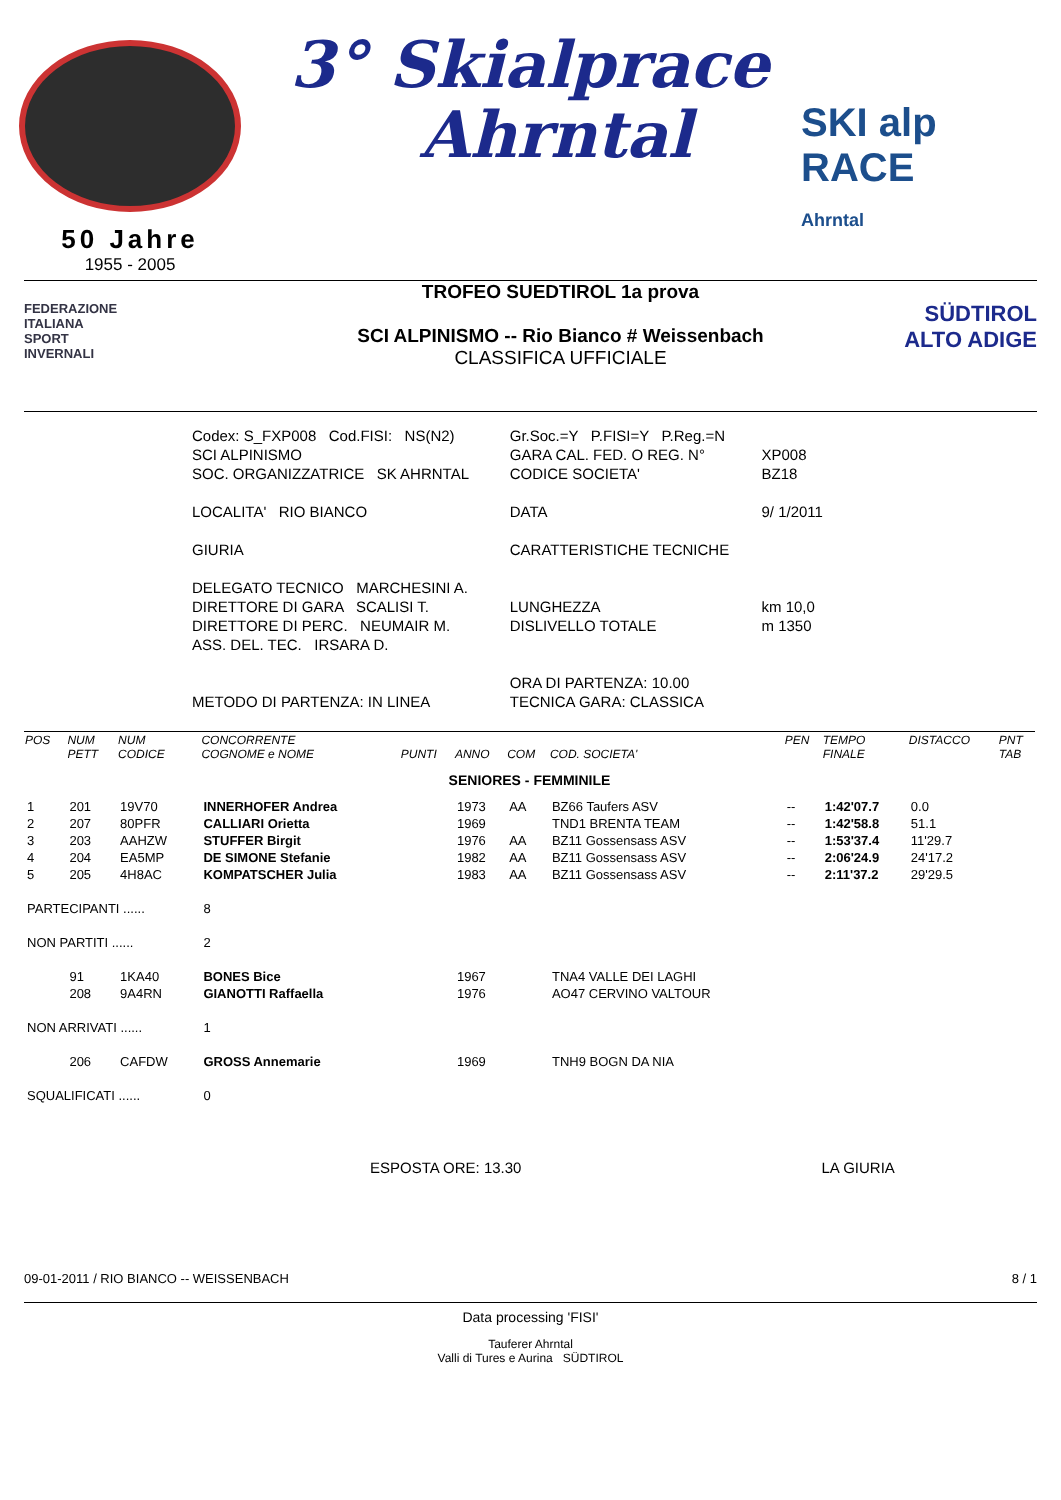50 Jahre
1955 - 2005
3° Skialprace
Ahrntal
SKI alp RACE
Ahrntal
FEDERAZIONE
ITALIANA
SPORT
INVERNALI
TROFEO SUEDTIROL 1a prova
SCI ALPINISMO -- Rio Bianco # Weissenbach
CLASSIFICA UFFICIALE
SÜDTIROL
ALTO ADIGE
| Codex: S_FXP008 Cod.FISI: NS(N2) | Gr.Soc.=Y P.FISI=Y P.Reg.=N | |
| SCI ALPINISMO | GARA CAL. FED. O REG. N° | XP008 |
| SOC. ORGANIZZATRICE SK AHRNTAL | CODICE SOCIETA' | BZ18 |
| LOCALITA' RIO BIANCO | DATA | 9/ 1/2011 |
| GIURIA | CARATTERISTICHE TECNICHE | |
| DELEGATO TECNICO MARCHESINI A. DIRETTORE DI GARA SCALISI T. DIRETTORE DI PERC. NEUMAIR M. ASS. DEL. TEC. IRSARA D. | LUNGHEZZA DISLIVELLO TOTALE | km 10,0 m 1350 |
| METODO DI PARTENZA: IN LINEA | ORA DI PARTENZA: 10.00 TECNICA GARA: CLASSICA | |
| POS | NUM PETT | NUM CODICE | CONCORRENTE COGNOME e NOME | PUNTI | ANNO | COM | COD. SOCIETA' | PEN | TEMPO FINALE | DISTACCO | PNT TAB |
| --- | --- | --- | --- | --- | --- | --- | --- | --- | --- | --- | --- |
| SENIORES - FEMMINILE | | | | | | | | | | | |
| 1 | 201 | 19V70 | INNERHOFER Andrea | | 1973 | AA | BZ66 Taufers ASV | -- | 1:42'07.7 | 0.0 | |
| 2 | 207 | 80PFR | CALLIARI Orietta | | 1969 | | TND1 BRENTA TEAM | -- | 1:42'58.8 | 51.1 | |
| 3 | 203 | AAHZW | STUFFER Birgit | | 1976 | AA | BZ11 Gossensass ASV | -- | 1:53'37.4 | 11'29.7 | |
| 4 | 204 | EA5MP | DE SIMONE Stefanie | | 1982 | AA | BZ11 Gossensass ASV | -- | 2:06'24.9 | 24'17.2 | |
| 5 | 205 | 4H8AC | KOMPATSCHER Julia | | 1983 | AA | BZ11 Gossensass ASV | -- | 2:11'37.2 | 29'29.5 | |
| PARTECIPANTI ...... | | | 8 | | | | | | | | |
| NON PARTITI ...... | | | 2 | | | | | | | | |
| | 91 | 1KA40 | BONES Bice | | 1967 | | TNA4 VALLE DEI LAGHI | | | | |
| | 208 | 9A4RN | GIANOTTI Raffaella | | 1976 | | AO47 CERVINO VALTOUR | | | | |
| NON ARRIVATI ...... | | | 1 | | | | | | | | |
| | 206 | CAFDW | GROSS Annemarie | | 1969 | | TNH9 BOGN DA NIA | | | | |
| SQUALIFICATI ...... | | | 0 | | | | | | | | |
ESPOSTA ORE: 13.30 LA GIURIA
09-01-2011 / RIO BIANCO -- WEISSENBACH 8 / 1
Data processing 'FISI'
Tauferer Ahrntal
Valli di Tures e Aurina SÜDTIROL